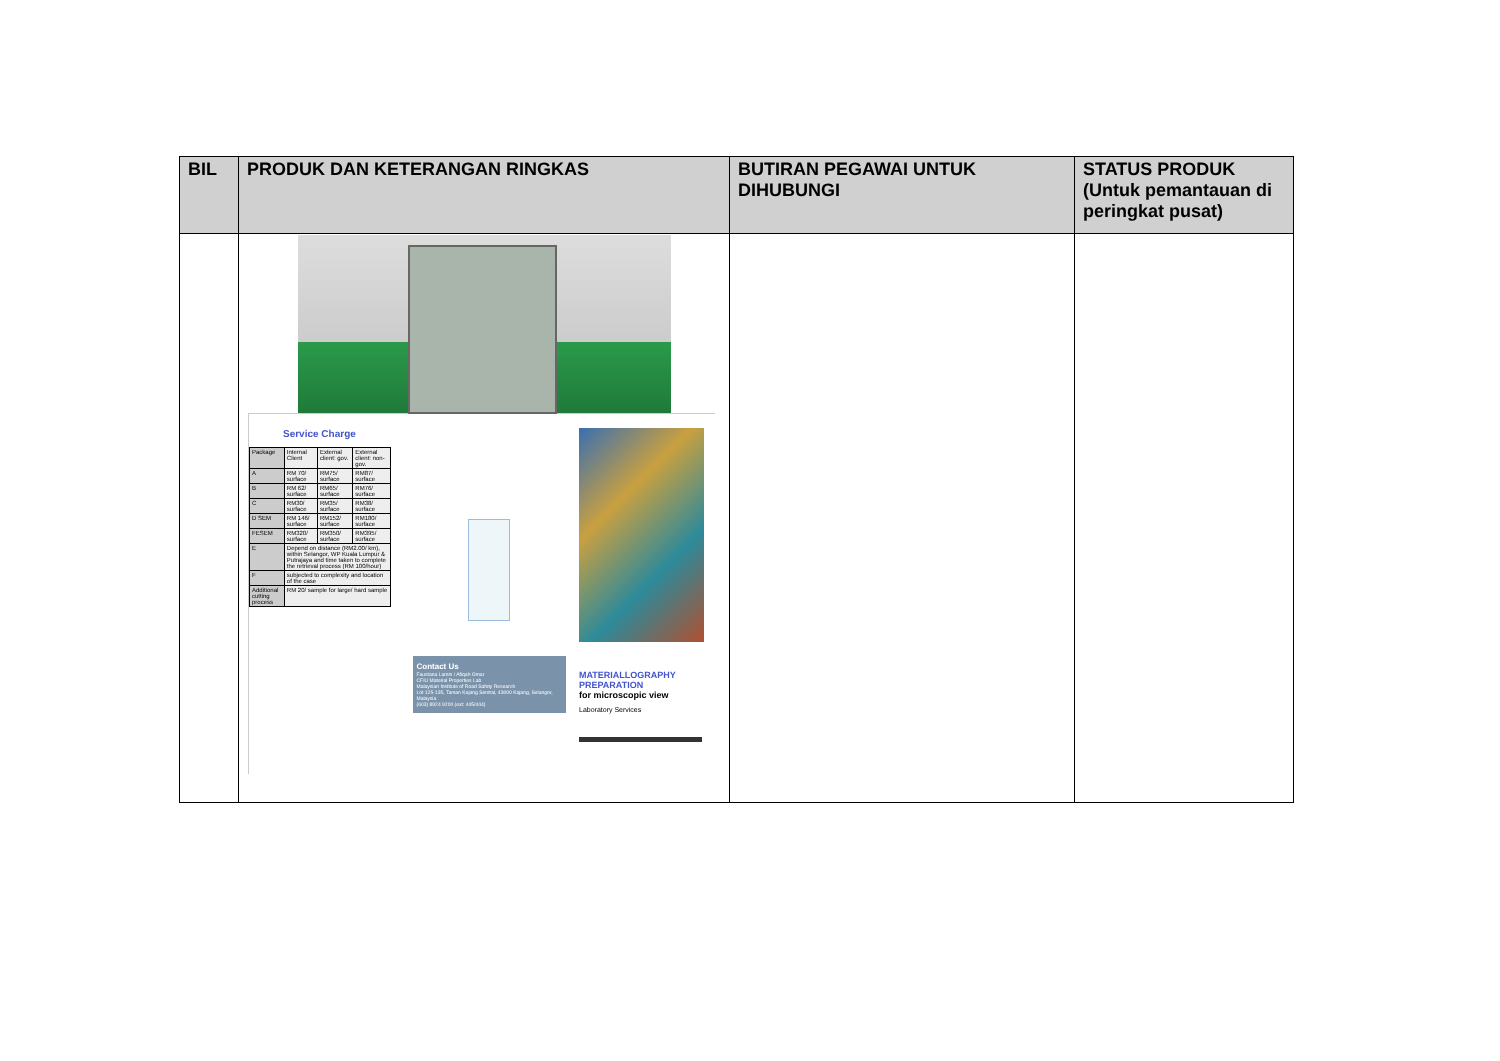| BIL | PRODUK DAN KETERANGAN RINGKAS | BUTIRAN PEGAWAI UNTUK DIHUBUNGI | STATUS PRODUK (Untuk pemantauan di peringkat pusat) |
| --- | --- | --- | --- |
| | Service Charge / Package / Internal Client / External client: gov. / External client: non-gov. / / A / RM 70/ surface / RM75/ surface / RM87/ surface / / B / RM 62/ surface / RM65/ surface / RM76/ surface / / C / RM30/ surface / RM35/ surface / RM38/ surface / / D SEM / RM 146/ surface / RM152/ surface / RM180/ surface / / FESEM / RM320/ surface / RM350/ surface / RM395/ surface / / E / Depend on distance (RM2.00/ km), within Selangor, WP Kuala Lumpur & Putrajaya and time taken to complete the retrieval process (RM 100/hour) / / / / F / subjected to complexity and location of the case / / / / Additional cutting process / RM 20/ sample for large/ hard sample / / / Contact Us Faustana Lamin / Afiqah Omar CFIU Material Properties Lab Malaysian Institute of Road Safety Research Lot 125-135, Taman Kajang Sentral, 43000 Kajang, Selangor, Malaysia (603) 8924 9200 (ext: 445/444) MATERIALLOGRAPHY PREPARATION for microscopic view Laboratory Services | | |